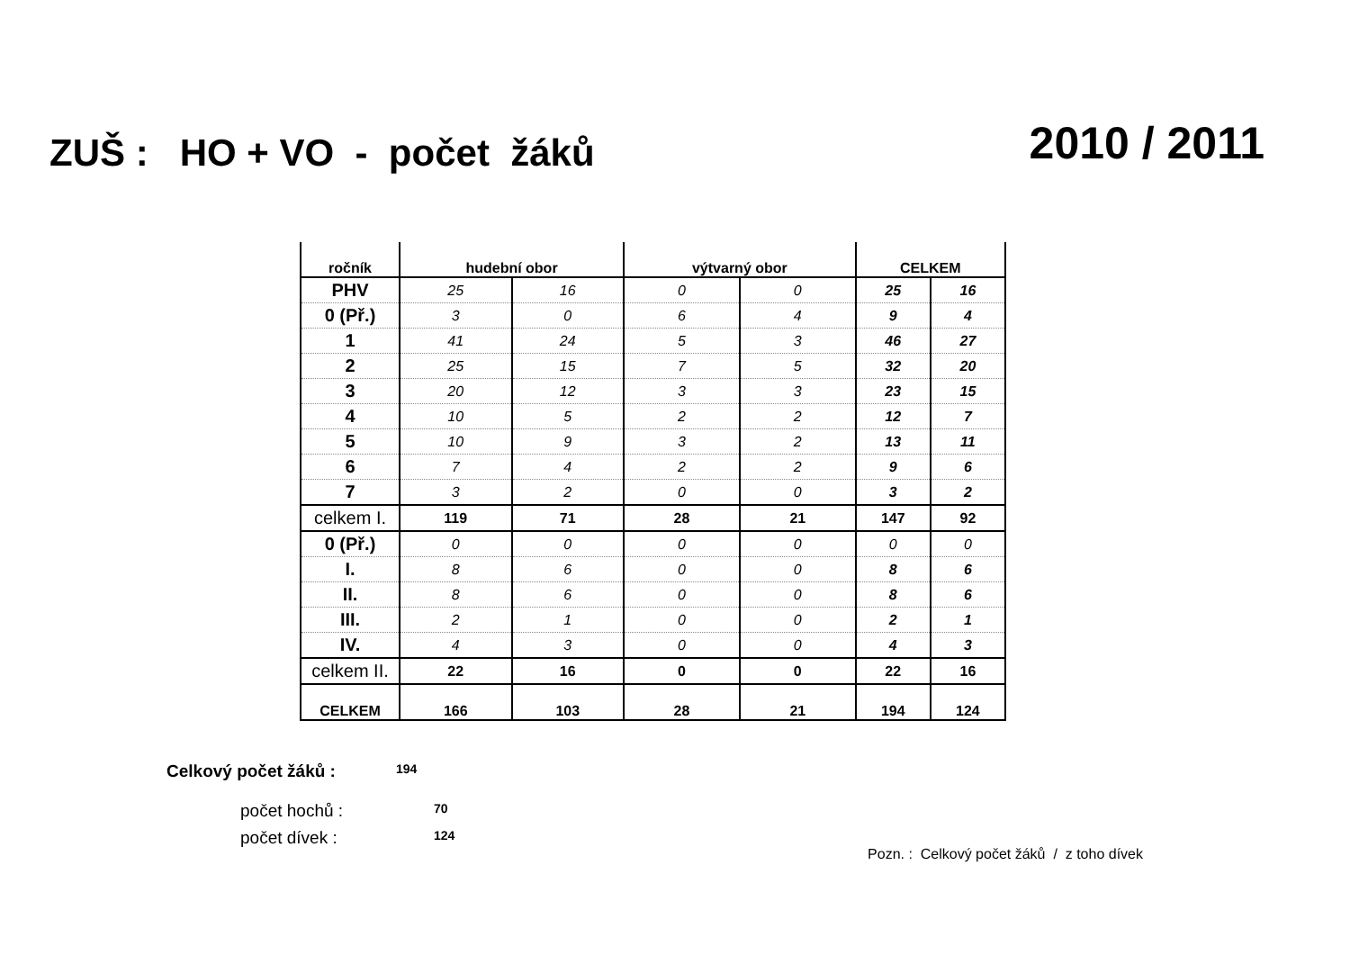ZUŠ : HO + VO - počet žáků
2010 / 2011
| ročník | hudební obor | | výtvarný obor | | CELKEM | |
| --- | --- | --- | --- | --- | --- | --- |
| PHV | 25 | 16 | 0 | 0 | 25 | 16 |
| 0 (Př.) | 3 | 0 | 6 | 4 | 9 | 4 |
| 1 | 41 | 24 | 5 | 3 | 46 | 27 |
| 2 | 25 | 15 | 7 | 5 | 32 | 20 |
| 3 | 20 | 12 | 3 | 3 | 23 | 15 |
| 4 | 10 | 5 | 2 | 2 | 12 | 7 |
| 5 | 10 | 9 | 3 | 2 | 13 | 11 |
| 6 | 7 | 4 | 2 | 2 | 9 | 6 |
| 7 | 3 | 2 | 0 | 0 | 3 | 2 |
| celkem I. | 119 | 71 | 28 | 21 | 147 | 92 |
| 0 (Př.) | 0 | 0 | 0 | 0 | 0 | 0 |
| I. | 8 | 6 | 0 | 0 | 8 | 6 |
| II. | 8 | 6 | 0 | 0 | 8 | 6 |
| III. | 2 | 1 | 0 | 0 | 2 | 1 |
| IV. | 4 | 3 | 0 | 0 | 4 | 3 |
| celkem II. | 22 | 16 | 0 | 0 | 22 | 16 |
| CELKEM | 166 | 103 | 28 | 21 | 194 | 124 |
Celkový počet žáků : 194
počet hochů : 70
počet dívek : 124
Pozn. : Celkový počet žáků / z toho dívek